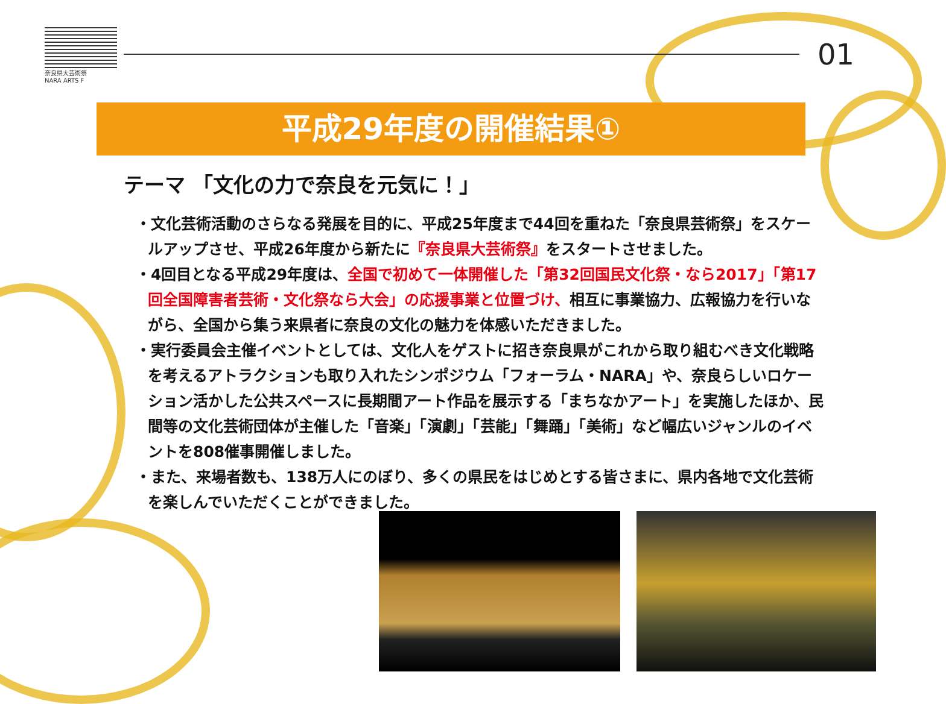奈良県大芸術祭
NARA ARTS F
01
平成29年度の開催結果①
テーマ 「文化の力で奈良を元気に！」
・文化芸術活動のさらなる発展を目的に、平成25年度まで44回を重ねた「奈良県芸術祭」をスケールアップさせ、平成26年度から新たに『奈良県大芸術祭』をスタートさせました。
・4回目となる平成29年度は、全国で初めて一体開催した「第32回国民文化祭・なら2017」「第17回全国障害者芸術・文化祭なら大会」の応援事業と位置づけ、相互に事業協力、広報協力を行いながら、全国から集う来県者に奈良の文化の魅力を体感いただきました。
・実行委員会主催イベントとしては、文化人をゲストに招き奈良県がこれから取り組むべき文化戦略を考えるアトラクションも取り入れたシンポジウム「フォーラム・NARA」や、奈良らしいロケーション活かした公共スペースに長期間アート作品を展示する「まちなかアート」を実施したほか、民間等の文化芸術団体が主催した「音楽」「演劇」「芸能」「舞踊」「美術」など幅広いジャンルのイベントを808催事開催しました。
・また、来場者数も、138万人にのぼり、多くの県民をはじめとする皆さまに、県内各地で文化芸術を楽しんでいただくことができました。